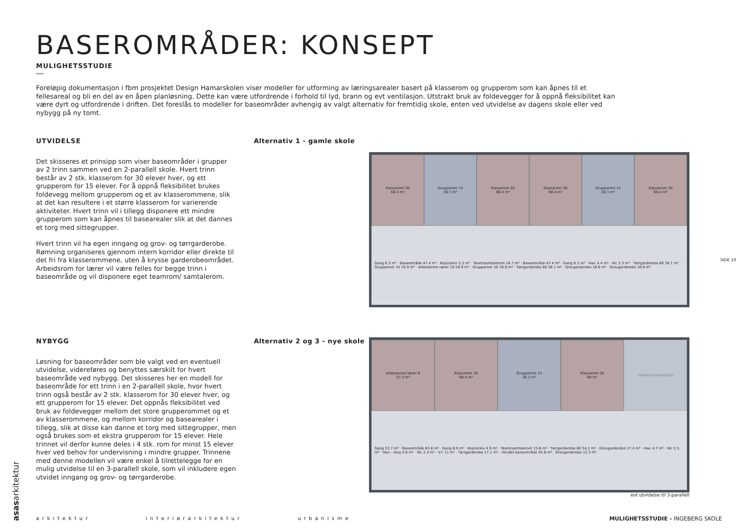BASEROMRÅDER: KONSEPT
MULIGHETSSTUDIE
Foreløpig dokumentasjon i fbm prosjektet Design Hamarskolen viser modeller for utforming av læringsarealer basert på klasserom og grupperom som kan åpnes til et fellesareal og bli en del av en åpen planløsning. Dette kan være utfordrende i forhold til lyd, brann og evt ventilasjon. Utstrakt bruk av foldevegger for å oppnå fleksibilitet kan være dyrt og utfordrende i driften. Det foreslås to modeller for baseområder avhengig av valgt alternativ for fremtidig skole, enten ved utvidelse av dagens skole eller ved nybygg på ny tomt.
UTVIDELSE
Det skisseres et prinsipp som viser baseområder i grupper av 2 trinn sammen ved en 2-parallell skole. Hvert trinn består av 2 stk. klasserom for 30 elever hver, og ett grupperom for 15 elever. For å oppnå fleksibilitet brukes foldevegg mellom grupperom og et av klasserommene, slik at det kan resultere i et større klasserom for varierende aktiviteter. Hvert trinn vil i tillegg disponere ett mindre grupperom som kan åpnes til basearealer slik at det dannes et torg med sittegrupper.
Hvert trinn vil ha egen inngang og grov- og tørrgarderobe. Rømning organiseres gjennom intern korridor eller direkte til det fri fra klasserommene, uten å krysse garderobeområdet. Arbeidsrom for lærer vil være felles for begge trinn i baseområde og vil disponere eget teamrom/ samtalerom.
Alternativ 1 - gamle skole
Klasserom 30
68.4 m²
Grupperom 15
36.3 m²
Klasserom 30
68.4 m²
Klasserom 30
68.4 m²
Grupperom 15
36.3 m²
Klasserom 30
68.4 m²
Gang 8.3 m² · Baseområde 47.4 m² · Kopi/arkiv 5.3 m² · Team/samtalerom 16.7 m² · Baseområde 47.4 m² · Gang 8.3 m² · Hwc 4.4 m² · Wc 2.3 m² · Tørrgarderobe 60 38.1 m² · Grupperom 10 19.9 m² · Arbeidsrom lærer 10 59.9 m² · Grupperom 10 19.9 m² · Tørrgarderobe 60 38.1 m² · Grovgarderobe 18.9 m² · Grovgarderobe 18.9 m²
NYBYGG
Løsning for baseområder som ble valgt ved en eventuell utvidelse, videreføres og benyttes særskilt for hvert baseområde ved nybygg. Det skisseres her en modell for baseområde for ett trinn i en 2-parallell skole, hvor hvert trinn også består av 2 stk. klasserom for 30 elever hver, og ett grupperom for 15 elever. Det oppnås fleksibilitet ved bruk av foldevegger mellom det store grupperommet og et av klasserommene, og mellom korridor og basearealer i tillegg, slik at disse kan danne et torg med sittegrupper, men også brukes som et ekstra grupperom for 15 elever. Hele trinnet vil derfor kunne deles i 4 stk. rom for minst 15 elever hver ved behov for undervisning i mindre grupper. Trinnene med denne modellen vil være enkel å tilrettelegge for en mulig utvidelse til en 3-parallell skole, som vil inkludere egen utvidet inngang og grov- og tørrgarderobe.
Alternativ 2 og 3 - nye skole
Arbeidsrom lærer 6
37.3 m²
Klasserom 30
68.4 m²
Grupperom 15
36.3 m²
Klasserom 30
69 m²
Utvidet baseområde
Gang 13.7 m² · Baseområde 63.8 m² · Gang 8.9 m² · Kopi/arkiv 4.9 m² · Team/samtalerom 15.6 m² · Tørrgarderobe 60 34.2 m² · Grovgarderobe 17.4 m² · Hwc 4.7 m² · Wc 2.5 m² · Hwc - dusj 4.8 m² · Wc 2.4 m² · V.f. 11 m² · Tørrgarderobe 17.1 m² · Utvidet baseområde 45.8 m² · Grovgarderobe 12.3 m²
evt utvidelse til 3-parallell
SIDE 19
asasarkitektur
arkitektur interiørarkitektur urbanisme MULIGHETSSTUDIE - INGEBERG SKOLE